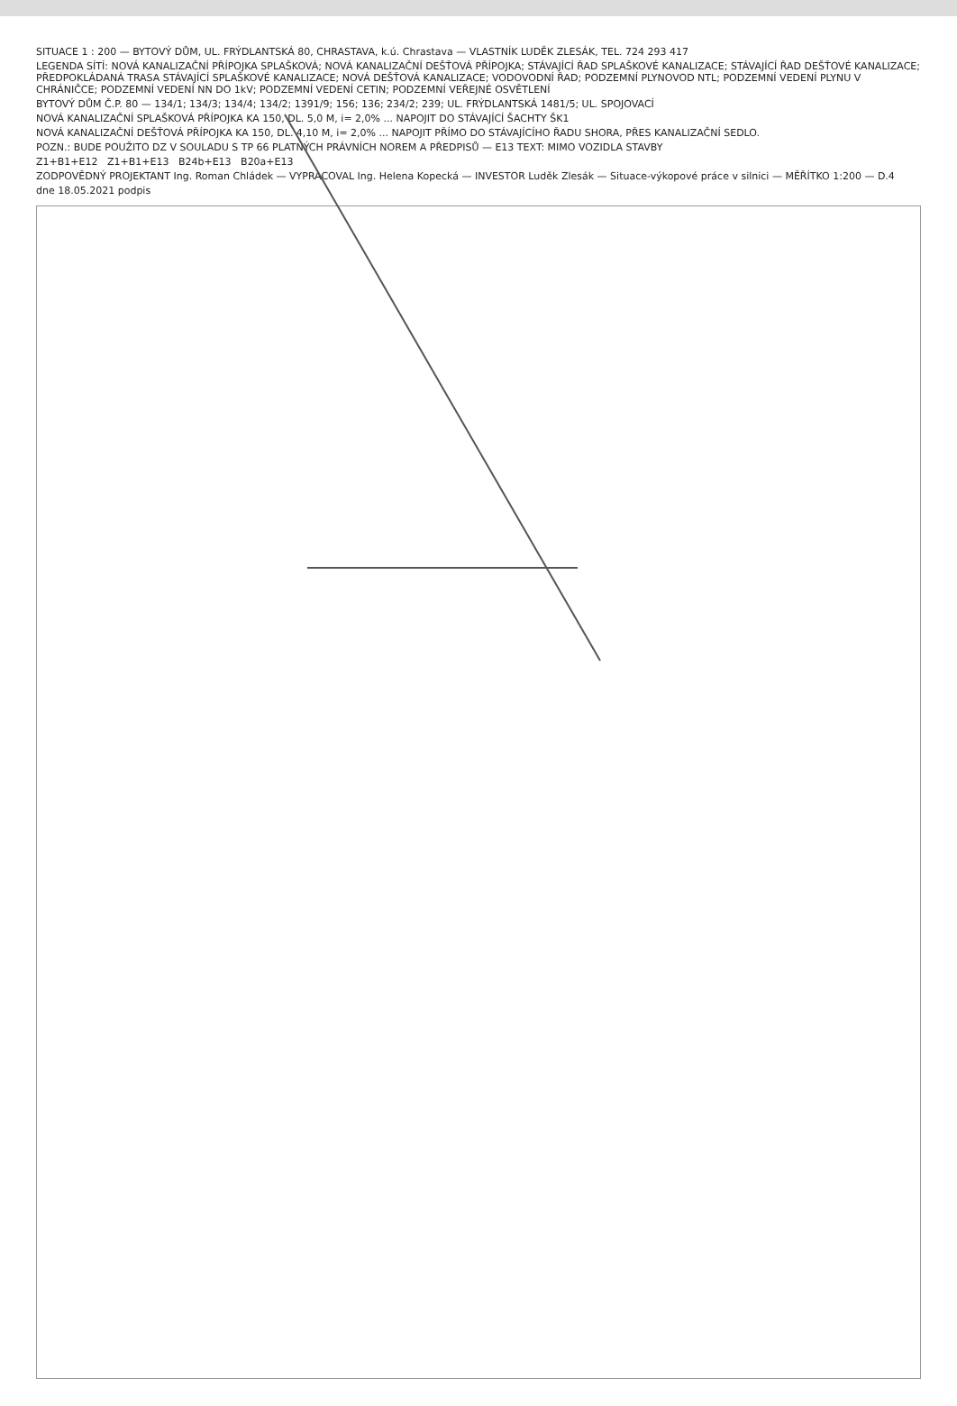SITUACE 1 : 200 — BYTOVÝ DŮM, UL. FRÝDLANTSKÁ 80, CHRASTAVA, k.ú. Chrastava — VLASTNÍK LUDĚK ZLESÁK, TEL. 724 293 417
LEGENDA SÍTÍ: NOVÁ KANALIZAČNÍ PŘÍPOJKA SPLAŠKOVÁ; NOVÁ KANALIZAČNÍ DEŠŤOVÁ PŘÍPOJKA; STÁVAJÍCÍ ŘAD SPLAŠKOVÉ KANALIZACE; STÁVAJÍCÍ ŘAD DEŠŤOVÉ KANALIZACE; PŘEDPOKLÁDANÁ TRASA STÁVAJÍCÍ SPLAŠKOVÉ KANALIZACE; NOVÁ DEŠŤOVÁ KANALIZACE; VODOVODNÍ ŘAD; PODZEMNÍ PLYNOVOD NTL; PODZEMNÍ VEDENÍ PLYNU V CHRÁNIČCE; PODZEMNÍ VEDENÍ NN DO 1kV; PODZEMNÍ VEDENÍ CETIN; PODZEMNÍ VEŘEJNÉ OSVĚTLENÍ
BYTOVÝ DŮM Č.P. 80 — 134/1; 134/3; 134/4; 134/2; 1391/9; 156; 136; 234/2; 239; UL. FRÝDLANTSKÁ 1481/5; UL. SPOJOVACÍ
NOVÁ KANALIZAČNÍ SPLAŠKOVÁ PŘÍPOJKA KA 150, DL. 5,0 M, i= 2,0% ... NAPOJIT DO STÁVAJÍCÍ ŠACHTY ŠK1
NOVÁ KANALIZAČNÍ DEŠŤOVÁ PŘÍPOJKA KA 150, DL. 4,10 M, i= 2,0% ... NAPOJIT PŘÍMO DO STÁVAJÍCÍHO ŘADU SHORA, PŘES KANALIZAČNÍ SEDLO.
POZN.: BUDE POUŽITO DZ V SOULADU S TP 66 PLATNÝCH PRÁVNÍCH NOREM A PŘEDPISŮ — E13 TEXT: MIMO VOZIDLA STAVBY
Z1+B1+E12 Z1+B1+E13 B24b+E13 B20a+E13
ZODPOVĚDNÝ PROJEKTANT Ing. Roman Chládek — VYPRACOVAL Ing. Helena Kopecká — INVESTOR Luděk Zlesák — Situace-výkopové práce v silnici — MĚŘÍTKO 1:200 — D.4
dne 18.05.2021 podpis